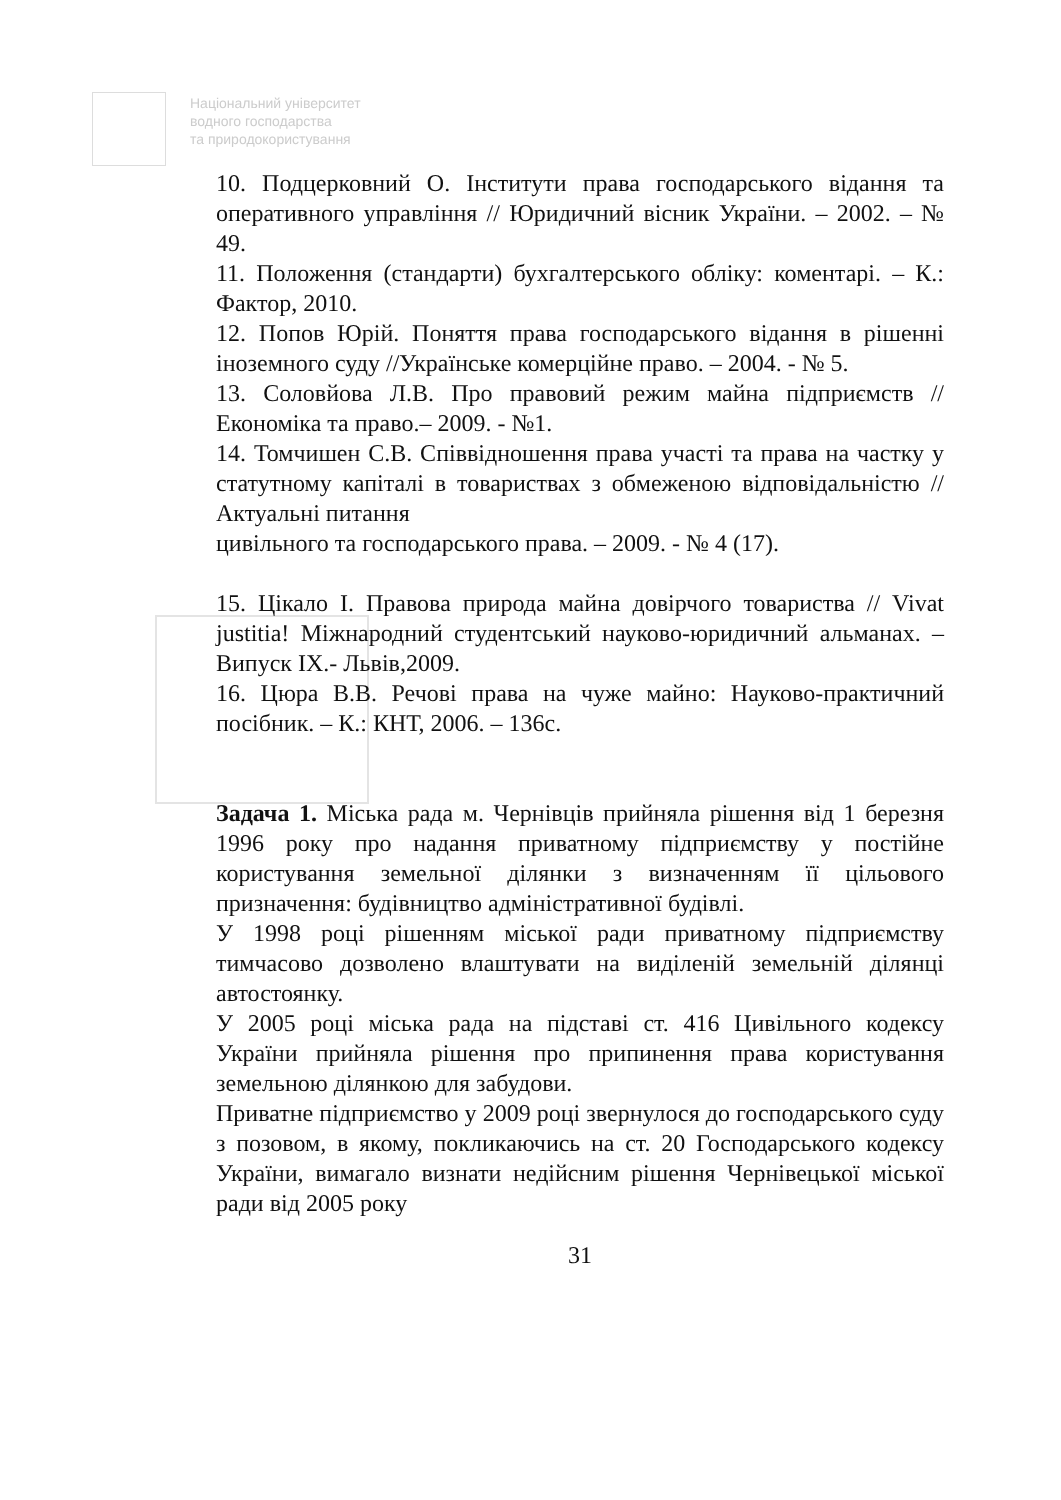Національний університет
водного господарства
та природокористування
10. Подцерковний О. Інститути права господарського відання та оперативного управління // Юридичний вісник України. – 2002. – № 49.
11. Положення (стандарти) бухгалтерського обліку: коментарі. – К.: Фактор, 2010.
12. Попов Юрій. Поняття права господарського відання в рішенні іноземного суду //Українське комерційне право. – 2004. - № 5.
13. Соловйова Л.В. Про правовий режим майна підприємств // Економіка та право.– 2009. - №1.
14. Томчишен С.В. Співвідношення права участі та права на частку у статутному капіталі в товариствах з обмеженою відповідальністю // Актуальні питання
цивільного та господарського права. – 2009. - № 4 (17).
15. Цікало І. Правова природа майна довірчого товариства // Vivat justitia! Міжнародний студентський науково-юридичний альманах. – Випуск ІХ.- Львів,2009.
16. Цюра В.В. Речові права на чуже майно: Науково-практичний посібник. – К.: КНТ, 2006. – 136с.
Задача 1. Міська рада м. Чернівців прийняла рішення від 1 березня 1996 року про надання приватному підприємству у постійне користування земельної ділянки з визначенням її цільового призначення: будівництво адміністративної будівлі.
У 1998 році рішенням міської ради приватному підприємству тимчасово дозволено влаштувати на виділеній земельній ділянці автостоянку.
У 2005 році міська рада на підставі ст. 416 Цивільного кодексу України прийняла рішення про припинення права користування земельною ділянкою для забудови.
Приватне підприємство у 2009 році звернулося до господарського суду з позовом, в якому, покликаючись на ст. 20 Господарського кодексу України, вимагало визнати недійсним рішення Чернівецької міської ради від 2005 року
31